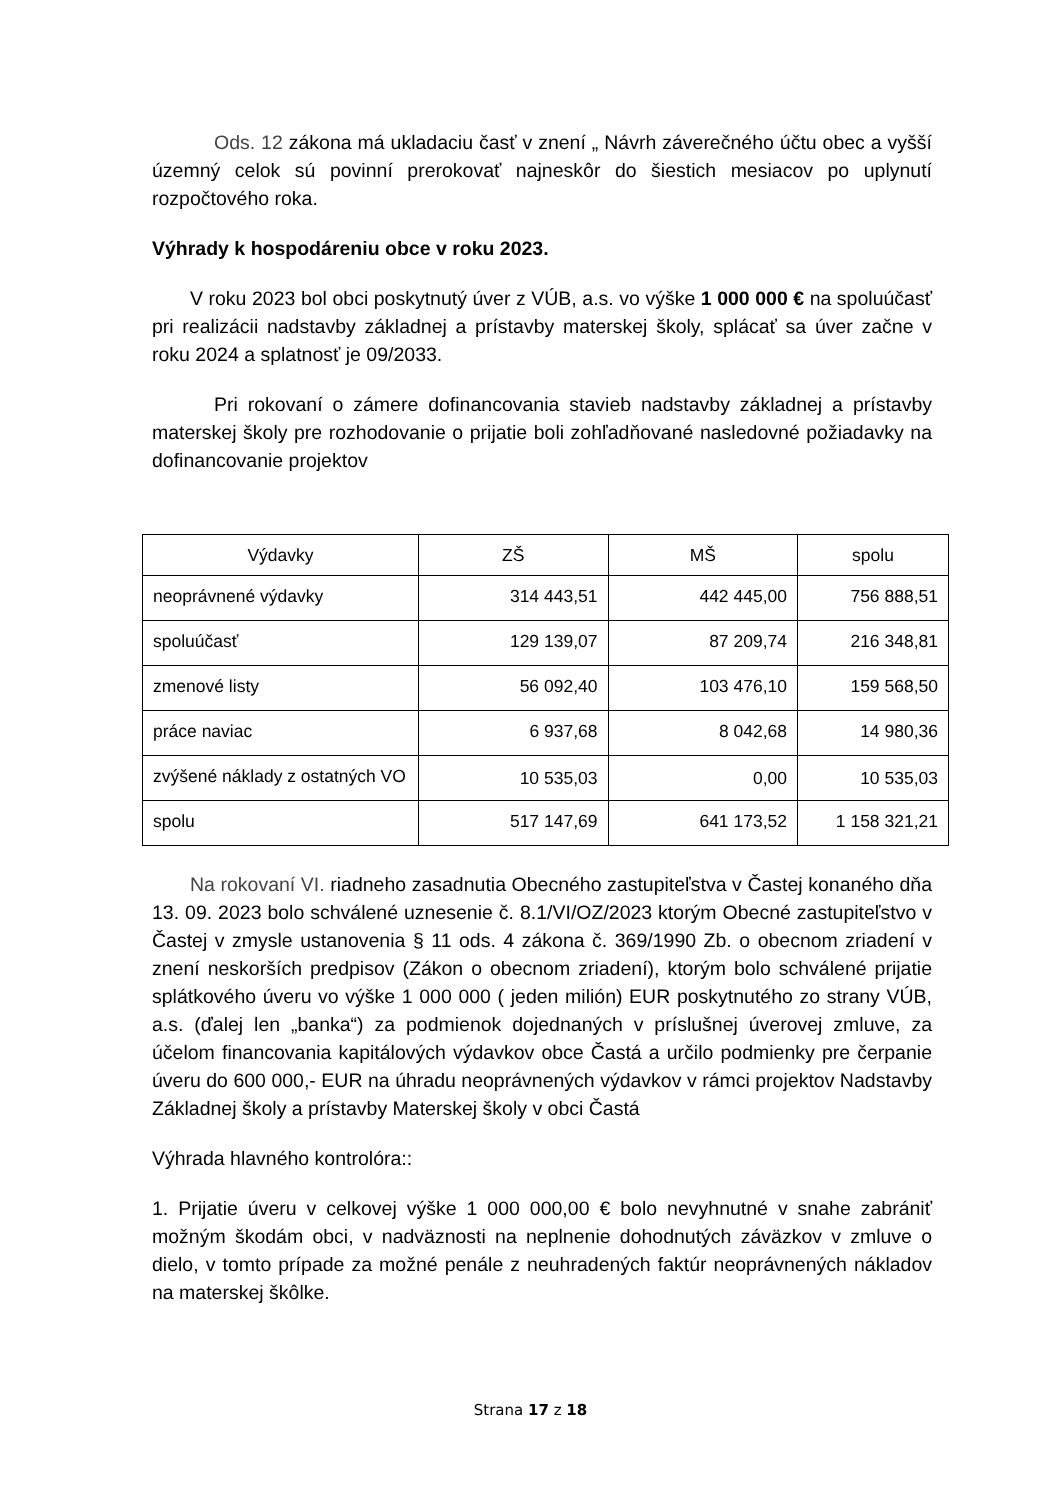Ods. 12 zákona má ukladaciu časť v znení „ Návrh záverečného účtu obec a vyšší územný celok sú povinní prerokovať najneskôr do šiestich mesiacov po uplynutí rozpočtového roka.
Výhrady k hospodáreniu obce v roku 2023.
V roku 2023 bol obci poskytnutý úver z VÚB, a.s. vo výške 1 000 000 € na spoluúčasť pri realizácii nadstavby základnej a prístavby materskej školy, splácať sa úver začne v roku 2024 a splatnosť je 09/2033.
Pri rokovaní o zámere dofinancovania stavieb nadstavby základnej a prístavby materskej školy pre rozhodovanie o prijatie boli zohľadňované nasledovné požiadavky na dofinancovanie projektov
| Výdavky | ZŠ | MŠ | spolu |
| --- | --- | --- | --- |
| neoprávnené výdavky | 314 443,51 | 442 445,00 | 756 888,51 |
| spoluúčasť | 129 139,07 | 87 209,74 | 216 348,81 |
| zmenové listy | 56 092,40 | 103 476,10 | 159 568,50 |
| práce naviac | 6 937,68 | 8 042,68 | 14 980,36 |
| zvýšené náklady z ostatných VO | 10 535,03 | 0,00 | 10 535,03 |
| spolu | 517 147,69 | 641 173,52 | 1 158 321,21 |
Na rokovaní VI. riadneho zasadnutia Obecného zastupiteľstva v Častej konaného dňa 13. 09. 2023 bolo schválené uznesenie č. 8.1/VI/OZ/2023 ktorým Obecné zastupiteľstvo v Častej v zmysle ustanovenia § 11 ods. 4 zákona č. 369/1990 Zb. o obecnom zriadení v znení neskorších predpisov (Zákon o obecnom zriadení), ktorým bolo schválené prijatie splátkového úveru vo výške 1 000 000 ( jeden milión) EUR poskytnutého zo strany VÚB, a.s. (ďalej len „banka“) za podmienok dojednaných v príslušnej úverovej zmluve, za účelom financovania kapitálových výdavkov obce Častá a určilo podmienky pre čerpanie úveru do 600 000,- EUR na úhradu neoprávnených výdavkov v rámci projektov Nadstavby Základnej školy a prístavby Materskej školy v obci Častá
Výhrada hlavného kontrolóra::
1. Prijatie úveru v celkovej výške 1 000 000,00 € bolo nevyhnutné v snahe zabrániť možným škodám obci, v nadväznosti na neplnenie dohodnutých záväzkov v zmluve o dielo, v tomto prípade za možné penále z neuhradených faktúr neoprávnených nákladov na materskej škôlke.
Strana 17 z 18